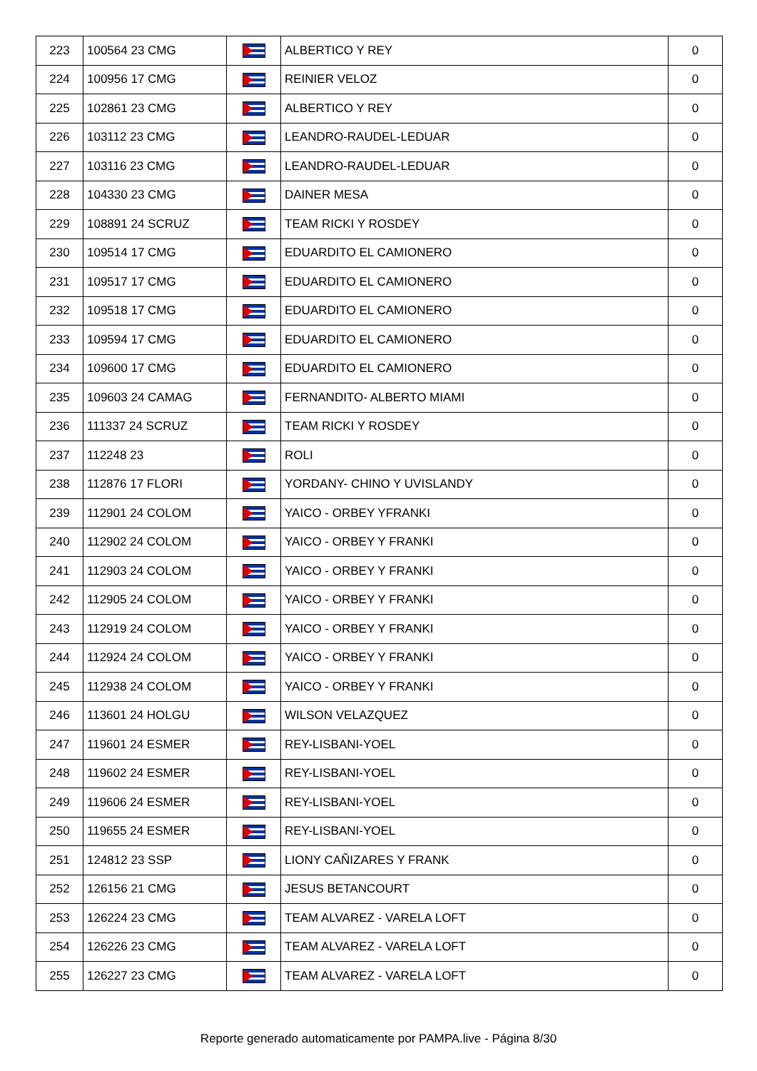| 223 | 100564 23 CMG | | ALBERTICO Y REY | 0 |
| 224 | 100956 17 CMG | | REINIER VELOZ | 0 |
| 225 | 102861 23 CMG | | ALBERTICO Y REY | 0 |
| 226 | 103112 23 CMG | | LEANDRO-RAUDEL-LEDUAR | 0 |
| 227 | 103116 23 CMG | | LEANDRO-RAUDEL-LEDUAR | 0 |
| 228 | 104330 23 CMG | | DAINER MESA | 0 |
| 229 | 108891 24 SCRUZ | | TEAM RICKI Y ROSDEY | 0 |
| 230 | 109514 17 CMG | | EDUARDITO EL CAMIONERO | 0 |
| 231 | 109517 17 CMG | | EDUARDITO EL CAMIONERO | 0 |
| 232 | 109518 17 CMG | | EDUARDITO EL CAMIONERO | 0 |
| 233 | 109594 17 CMG | | EDUARDITO EL CAMIONERO | 0 |
| 234 | 109600 17 CMG | | EDUARDITO EL CAMIONERO | 0 |
| 235 | 109603 24 CAMAG | | FERNANDITO- ALBERTO MIAMI | 0 |
| 236 | 111337 24 SCRUZ | | TEAM RICKI Y ROSDEY | 0 |
| 237 | 112248 23 | | ROLI | 0 |
| 238 | 112876 17 FLORI | | YORDANY- CHINO Y UVISLANDY | 0 |
| 239 | 112901 24 COLOM | | YAICO - ORBEY YFRANKI | 0 |
| 240 | 112902 24 COLOM | | YAICO - ORBEY Y FRANKI | 0 |
| 241 | 112903 24 COLOM | | YAICO - ORBEY Y FRANKI | 0 |
| 242 | 112905 24 COLOM | | YAICO - ORBEY Y FRANKI | 0 |
| 243 | 112919 24 COLOM | | YAICO - ORBEY Y FRANKI | 0 |
| 244 | 112924 24 COLOM | | YAICO - ORBEY Y FRANKI | 0 |
| 245 | 112938 24 COLOM | | YAICO - ORBEY Y FRANKI | 0 |
| 246 | 113601 24 HOLGU | | WILSON VELAZQUEZ | 0 |
| 247 | 119601 24 ESMER | | REY-LISBANI-YOEL | 0 |
| 248 | 119602 24 ESMER | | REY-LISBANI-YOEL | 0 |
| 249 | 119606 24 ESMER | | REY-LISBANI-YOEL | 0 |
| 250 | 119655 24 ESMER | | REY-LISBANI-YOEL | 0 |
| 251 | 124812 23 SSP | | LIONY CAÑIZARES Y FRANK | 0 |
| 252 | 126156 21 CMG | | JESUS BETANCOURT | 0 |
| 253 | 126224 23 CMG | | TEAM ALVAREZ - VARELA LOFT | 0 |
| 254 | 126226 23 CMG | | TEAM ALVAREZ - VARELA LOFT | 0 |
| 255 | 126227 23 CMG | | TEAM ALVAREZ - VARELA LOFT | 0 |
Reporte generado automaticamente por PAMPA.live - Página 8/30